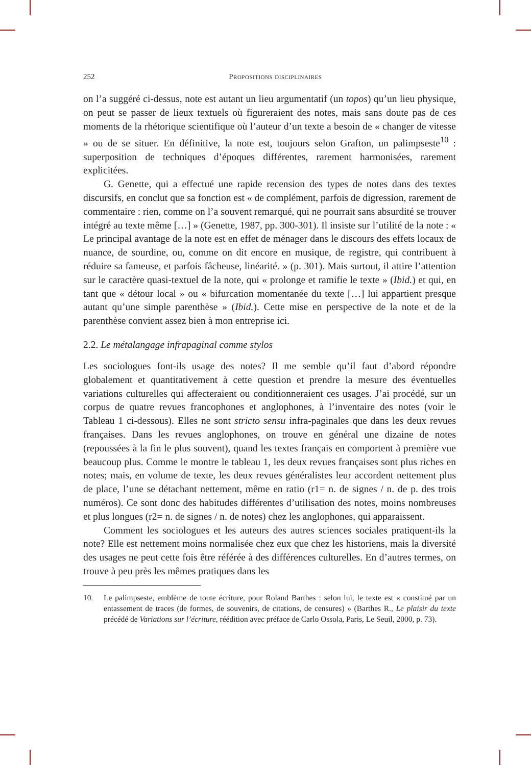252 Propositions disciplinaires
on l’a suggéré ci-dessus, note est autant un lieu argumentatif (un topos) qu’un lieu physique, on peut se passer de lieux textuels où figureraient des notes, mais sans doute pas de ces moments de la rhétorique scientifique où l’auteur d’un texte a besoin de « changer de vitesse » ou de se situer. En définitive, la note est, toujours selon Grafton, un palimpseste<sup>10</sup> : superposition de techniques d’époques différentes, rarement harmonisées, rarement explicitées.
G. Genette, qui a effectué une rapide recension des types de notes dans des textes discursifs, en conclut que sa fonction est « de complément, parfois de digression, rarement de commentaire : rien, comme on l’a souvent remarqué, qui ne pourrait sans absurdité se trouver intégré au texte même […] » (Genette, 1987, pp. 300-301). Il insiste sur l’utilité de la note : « Le principal avantage de la note est en effet de ménager dans le discours des effets locaux de nuance, de sourdine, ou, comme on dit encore en musique, de registre, qui contribuent à réduire sa fameuse, et parfois fâcheuse, linéarité. » (p. 301). Mais surtout, il attire l’attention sur le caractère quasi-textuel de la note, qui « prolonge et ramifie le texte » (Ibid.) et qui, en tant que « détour local » ou « bifurcation momentanée du texte […] lui appartient presque autant qu’une simple parenthèse » (Ibid.). Cette mise en perspective de la note et de la parenthèse convient assez bien à mon entreprise ici.
2.2. Le métalangage infrapaginal comme stylos
Les sociologues font-ils usage des notes? Il me semble qu’il faut d’abord répondre globalement et quantitativement à cette question et prendre la mesure des éventuelles variations culturelles qui affecteraient ou conditionneraient ces usages. J’ai procédé, sur un corpus de quatre revues francophones et anglophones, à l’inventaire des notes (voir le Tableau 1 ci-dessous). Elles ne sont stricto sensu infra-paginales que dans les deux revues françaises. Dans les revues anglophones, on trouve en général une dizaine de notes (repoussées à la fin le plus souvent), quand les textes français en comportent à première vue beaucoup plus. Comme le montre le tableau 1, les deux revues françaises sont plus riches en notes; mais, en volume de texte, les deux revues généralistes leur accordent nettement plus de place, l’une se détachant nettement, même en ratio (r1= n. de signes / n. de p. des trois numéros). Ce sont donc des habitudes différentes d’utilisation des notes, moins nombreuses et plus longues (r2= n. de signes / n. de notes) chez les anglophones, qui apparaissent.
Comment les sociologues et les auteurs des autres sciences sociales pratiquent-ils la note? Elle est nettement moins normalisée chez eux que chez les historiens, mais la diversité des usages ne peut cette fois être référée à des différences culturelles. En d’autres termes, on trouve à peu près les mêmes pratiques dans les
10. Le palimpseste, emblème de toute écriture, pour Roland Barthes : selon lui, le texte est « constitué par un entassement de traces (de formes, de souvenirs, de citations, de censures) » (Barthes R., Le plaisir du texte précédé de Variations sur l’écriture, réédition avec préface de Carlo Ossola, Paris, Le Seuil, 2000, p. 73).